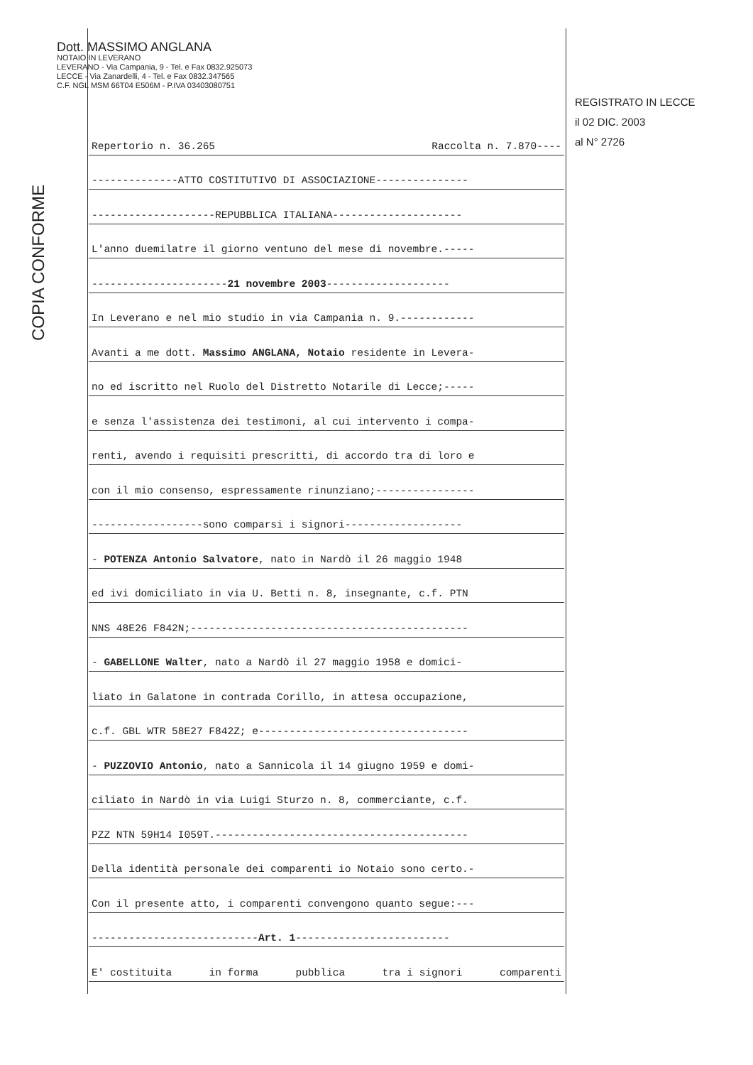Dott. MASSIMO ANGLANA
NOTAIO IN LEVERANO
LEVERANO - Via Campania, 9 - Tel. e Fax 0832.925073
LECCE - Via Zanardelli, 4 - Tel. e Fax 0832.347565
C.F. NGL MSM 66T04 E506M - P.IVA 03403080751
COPIA CONFORME
REGISTRATO IN LECCE
il 02 DIC. 2003
al N° 2726
Repertorio n. 36.265 Raccolta n. 7.870----
--------------ATTO COSTITUTIVO DI ASSOCIAZIONE---------------
--------------------REPUBBLICA ITALIANA---------------------
L'anno duemilatre il giorno ventuno del mese di novembre.-----
---------------------- 21 novembre 2003 --------------------
In Leverano e nel mio studio in via Campania n. 9.------------
Avanti a me dott. Massimo ANGLANA, Notaio residente in Levera-
no ed iscritto nel Ruolo del Distretto Notarile di Lecce;-----
e senza l'assistenza dei testimoni, al cui intervento i compa-
renti, avendo i requisiti prescritti, di accordo tra di loro e
con il mio consenso, espressamente rinunziano;----------------
------------------sono comparsi i signori-------------------
- POTENZA Antonio Salvatore, nato in Nardò il 26 maggio 1948
ed ivi domiciliato in via U. Betti n. 8, insegnante, c.f. PTN
NNS 48E26 F842N;---------------------------------------------
- GABELLONE Walter, nato a Nardò il 27 maggio 1958 e domici-
liato in Galatone in contrada Corillo, in attesa occupazione,
c.f. GBL WTR 58E27 F842Z; e----------------------------------
- PUZZOVIO Antonio, nato a Sannicola il 14 giugno 1959 e domi-
ciliato in Nardò in via Luigi Sturzo n. 8, commerciante, c.f.
PZZ NTN 59H14 I059T.-----------------------------------------
Della identità personale dei comparenti io Notaio sono certo.-
Con il presente atto, i comparenti convengono quanto segue:---
--------------------------- Art. 1 -------------------------
E' costituita in forma pubblica tra i signori comparenti